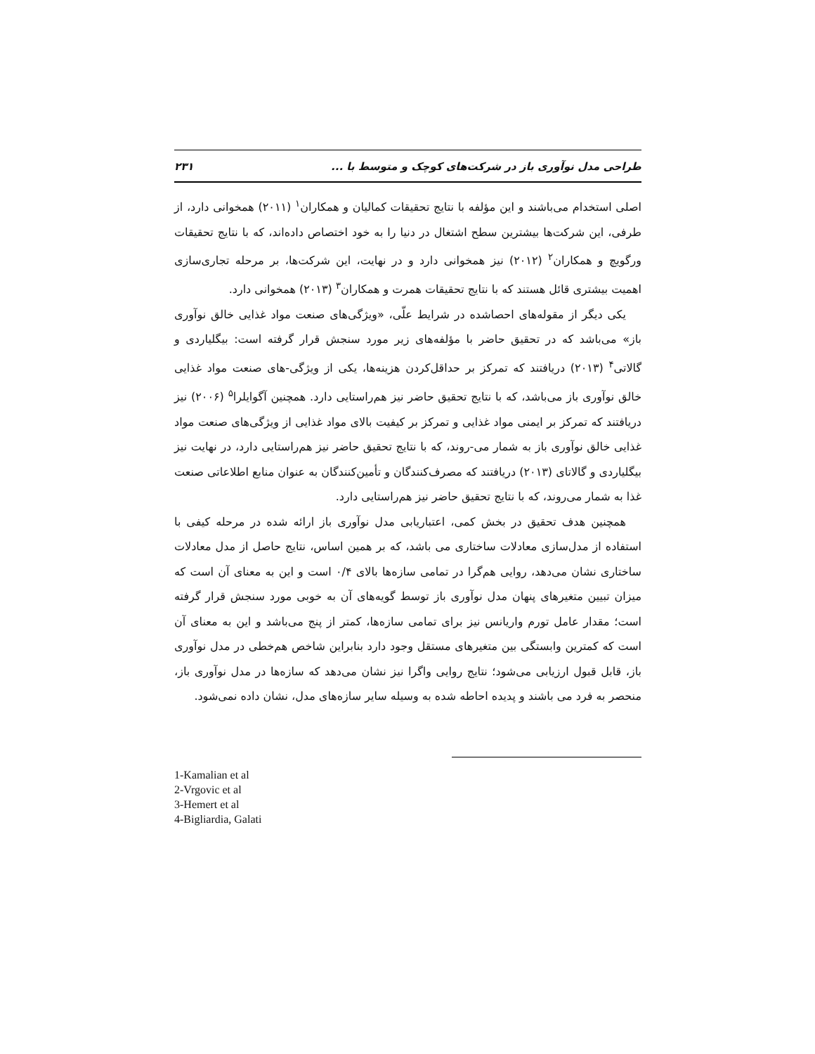طراحی مدل نوآوری باز در شرکت‌های کوچک و متوسط با ... ۲۳۱
اصلی استخدام می‌باشند و این مؤلفه با نتایج تحقیقات کمالیان و همکاران<sup>۱</sup> (۲۰۱۱) همخوانی دارد، از طرفی، این شرکت‌ها بیشترین سطح اشتغال در دنیا را به خود اختصاص داده‌اند، که با نتایج تحقیقات ورگویچ و همکاران<sup>۲</sup> (۲۰۱۲) نیز همخوانی دارد و در نهایت، این شرکت‌ها، بر مرحله تجاری‌سازی اهمیت بیشتری قائل هستند که با نتایج تحقیقات همرت و همکاران<sup>۳</sup> (۲۰۱۳) همخوانی دارد.
یکی دیگر از مقوله‌های احصاشده در شرایط علّی، «ویژگی‌های صنعت مواد غذایی خالق نوآوری باز» می‌باشد که در تحقیق حاضر با مؤلفه‌های زیر مورد سنجش قرار گرفته است: بیگلیاردی و گالاتی<sup>۴</sup> (۲۰۱۳) دریافتند که تمرکز بر حداقل‌کردن هزینه‌ها، یکی از ویژگی-های صنعت مواد غذایی خالق نوآوری باز می‌باشد، که با نتایج تحقیق حاضر نیز هم‌راستایی دارد. همچنین آگوایلرا<sup>۵</sup> (۲۰۰۶) نیز دریافتند که تمرکز بر ایمنی مواد غذایی و تمرکز بر کیفیت بالای مواد غذایی از ویژگی‌های صنعت مواد غذایی خالق نوآوری باز به شمار می-روند، که با نتایج تحقیق حاضر نیز هم‌راستایی دارد، در نهایت نیز بیگلیاردی و گالاتای (۲۰۱۳) دریافتند که مصرف‌کنندگان و تأمین‌کنندگان به عنوان منابع اطلاعاتی صنعت غذا به شمار می‌روند، که با نتایج تحقیق حاضر نیز هم‌راستایی دارد.
همچنین هدف تحقیق در بخش کمی، اعتباریابی مدل نوآوری باز ارائه شده در مرحله کیفی با استفاده از مدل‌سازی معادلات ساختاری می باشد، که بر همین اساس، نتایج حاصل از مدل معادلات ساختاری نشان می‌دهد، روایی هم‌گرا در تمامی سازه‌ها بالای ۰/۴ است و این به معنای آن است که میزان تبیین متغیرهای پنهان مدل نوآوری باز توسط گویه‌های آن به خوبی مورد سنجش قرار گرفته است؛ مقدار عامل تورم واریانس نیز برای تمامی سازه‌ها، کمتر از پنج می‌باشد و این به معنای آن است که کمترین وابستگی بین متغیرهای مستقل وجود دارد بنابراین شاخص هم‌خطی در مدل نوآوری باز، قابل قبول ارزیابی می‌شود؛ نتایج روایی واگرا نیز نشان می‌دهد که سازه‌ها در مدل نوآوری باز، منحصر به فرد می باشند و پدیده احاطه شده به وسیله سایر سازه‌های مدل، نشان داده نمی‌شود.
1-Kamalian et al
2-Vrgovic et al
3-Hemert et al
4-Bigliardia, Galati